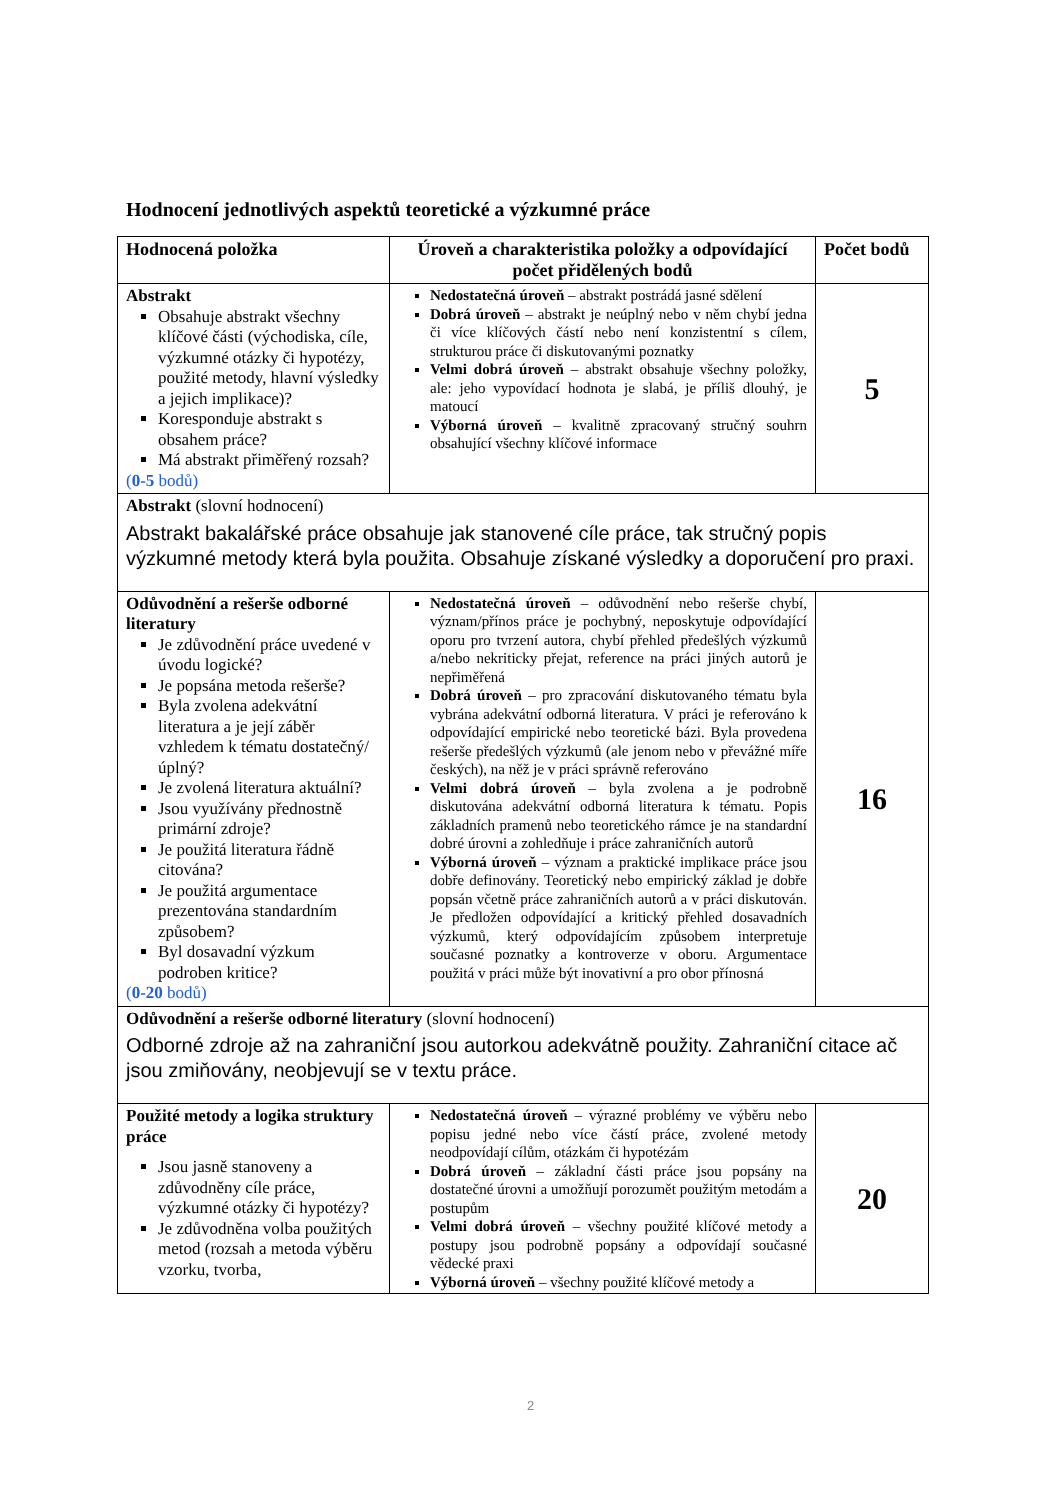Hodnocení jednotlivých aspektů teoretické a výzkumné práce
| Hodnocená položka | Úroveň a charakteristika položky a odpovídající počet přidělených bodů | Počet bodů |
| --- | --- | --- |
| Abstrakt Obsahuje abstrakt všechny klíčové části (východiska, cíle, výzkumné otázky či hypotézy, použité metody, hlavní výsledky a jejich implikace)? Koresponduje abstrakt s obsahem práce? Má abstrakt přiměřený rozsah? ( 0-5 bodů) | Nedostatečná úroveň – abstrakt postrádá jasné sdělení Dobrá úroveň – abstrakt je neúplný nebo v něm chybí jedna či více klíčových částí nebo není konzistentní s cílem, strukturou práce či diskutovanými poznatky Velmi dobrá úroveň – abstrakt obsahuje všechny položky, ale: jeho vypovídací hodnota je slabá, je příliš dlouhý, je matoucí Výborná úroveň – kvalitně zpracovaný stručný souhrn obsahující všechny klíčové informace | 5 |
| Abstrakt (slovní hodnocení) Abstrakt bakalářské práce obsahuje jak stanovené cíle práce, tak stručný popis výzkumné metody která byla použita. Obsahuje získané výsledky a doporučení pro praxi. | | |
| Odůvodnění a rešerše odborné literatury Je zdůvodnění práce uvedené v úvodu logické? Je popsána metoda rešerše? Byla zvolena adekvátní literatura a je její záběr vzhledem k tématu dostatečný/úplný? Je zvolená literatura aktuální? Jsou využívány přednostně primární zdroje? Je použitá literatura řádně citována? Je použitá argumentace prezentována standardním způsobem? Byl dosavadní výzkum podroben kritice? ( 0-20 bodů) | Nedostatečná úroveň – odůvodnění nebo rešerše chybí, význam/přínos práce je pochybný, neposkytuje odpovídající oporu pro tvrzení autora, chybí přehled předešlých výzkumů a/nebo nekriticky přejat, reference na práci jiných autorů je nepřiměřená Dobrá úroveň – pro zpracování diskutovaného tématu byla vybrána adekvátní odborná literatura. V práci je referováno k odpovídající empirické nebo teoretické bázi. Byla provedena rešerše předešlých výzkumů (ale jenom nebo v převážné míře českých), na něž je v práci správně referováno Velmi dobrá úroveň – byla zvolena a je podrobně diskutována adekvátní odborná literatura k tématu. Popis základních pramenů nebo teoretického rámce je na standardní dobré úrovni a zohledňuje i práce zahraničních autorů Výborná úroveň – význam a praktické implikace práce jsou dobře definovány. Teoretický nebo empirický základ je dobře popsán včetně práce zahraničních autorů a v práci diskutován. Je předložen odpovídající a kritický přehled dosavadních výzkumů, který odpovídajícím způsobem interpretuje současné poznatky a kontroverze v oboru. Argumentace použitá v práci může být inovativní a pro obor přínosná | 16 |
| Odůvodnění a rešerše odborné literatury (slovní hodnocení) Odborné zdroje až na zahraniční jsou autorkou adekvátně použity. Zahraniční citace ač jsou zmiňovány, neobjevují se v textu práce. | | |
| Použité metody a logika struktury práce Jsou jasně stanoveny a zdůvodněny cíle práce, výzkumné otázky či hypotézy? Je zdůvodněna volba použitých metod (rozsah a metoda výběru vzorku, tvorba, | Nedostatečná úroveň – výrazné problémy ve výběru nebo popisu jedné nebo více částí práce, zvolené metody neodpovídají cílům, otázkám či hypotézám Dobrá úroveň – základní části práce jsou popsány na dostatečné úrovni a umožňují porozumět použitým metodám a postupům Velmi dobrá úroveň – všechny použité klíčové metody a postupy jsou podrobně popsány a odpovídají současné vědecké praxi Výborná úroveň – všechny použité klíčové metody a | 20 |
2